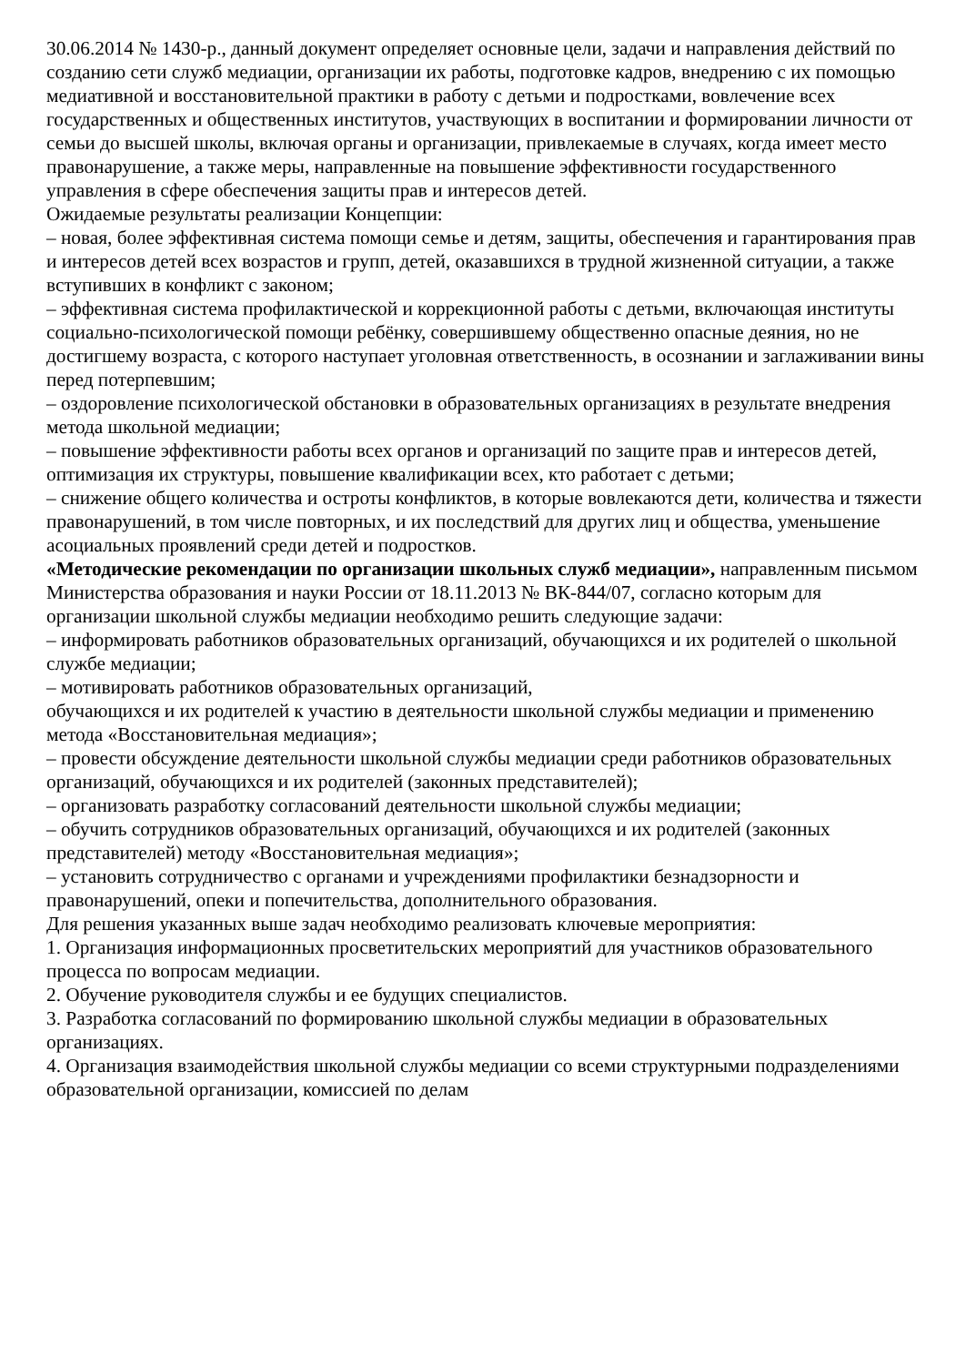30.06.2014 № 1430-р., данный документ определяет основные цели, задачи и направления действий по созданию сети служб медиации, организации их работы, подготовке кадров, внедрению с их помощью медиативной и восстановительной практики в работу с детьми и подростками, вовлечение всех государственных и общественных институтов, участвующих в воспитании и формировании личности от семьи до высшей школы, включая органы и организации, привлекаемые в случаях, когда имеет место правонарушение, а также меры, направленные на повышение эффективности государственного управления в сфере обеспечения защиты прав и интересов детей.
Ожидаемые результаты реализации Концепции:
– новая, более эффективная система помощи семье и детям, защиты, обеспечения и гарантирования прав и интересов детей всех возрастов и групп, детей, оказавшихся в трудной жизненной ситуации, а также вступивших в конфликт с законом;
– эффективная система профилактической и коррекционной работы с детьми, включающая институты социально-психологической помощи ребёнку, совершившему общественно опасные деяния, но не достигшему возраста, с которого наступает уголовная ответственность, в осознании и заглаживании вины перед потерпевшим;
– оздоровление психологической обстановки в образовательных организациях в результате внедрения метода школьной медиации;
– повышение эффективности работы всех органов и организаций по защите прав и интересов детей, оптимизация их структуры, повышение квалификации всех, кто работает с детьми;
– снижение общего количества и остроты конфликтов, в которые вовлекаются дети, количества и тяжести правонарушений, в том числе повторных, и их последствий для других лиц и общества, уменьшение асоциальных проявлений среди детей и подростков.
«Методические рекомендации по организации школьных служб медиации», направленным письмом Министерства образования и науки России от 18.11.2013 № ВК-844/07, согласно которым для организации школьной службы медиации необходимо решить следующие задачи:
– информировать работников образовательных организаций, обучающихся и их родителей о школьной службе медиации;
– мотивировать работников образовательных организаций,
обучающихся и их родителей к участию в деятельности школьной службы медиации и применению метода «Восстановительная медиация»;
– провести обсуждение деятельности школьной службы медиации среди работников образовательных организаций, обучающихся и их родителей (законных представителей);
– организовать разработку согласований деятельности школьной службы медиации;
– обучить сотрудников образовательных организаций, обучающихся и их родителей (законных представителей) методу «Восстановительная медиация»;
– установить сотрудничество с органами и учреждениями профилактики безнадзорности и правонарушений, опеки и попечительства, дополнительного образования.
Для решения указанных выше задач необходимо реализовать ключевые мероприятия:
1. Организация информационных просветительских мероприятий для участников образовательного процесса по вопросам медиации.
2. Обучение руководителя службы и ее будущих специалистов.
3. Разработка согласований по формированию школьной службы медиации в образовательных организациях.
4. Организация взаимодействия школьной службы медиации со всеми структурными подразделениями образовательной организации, комиссией по делам